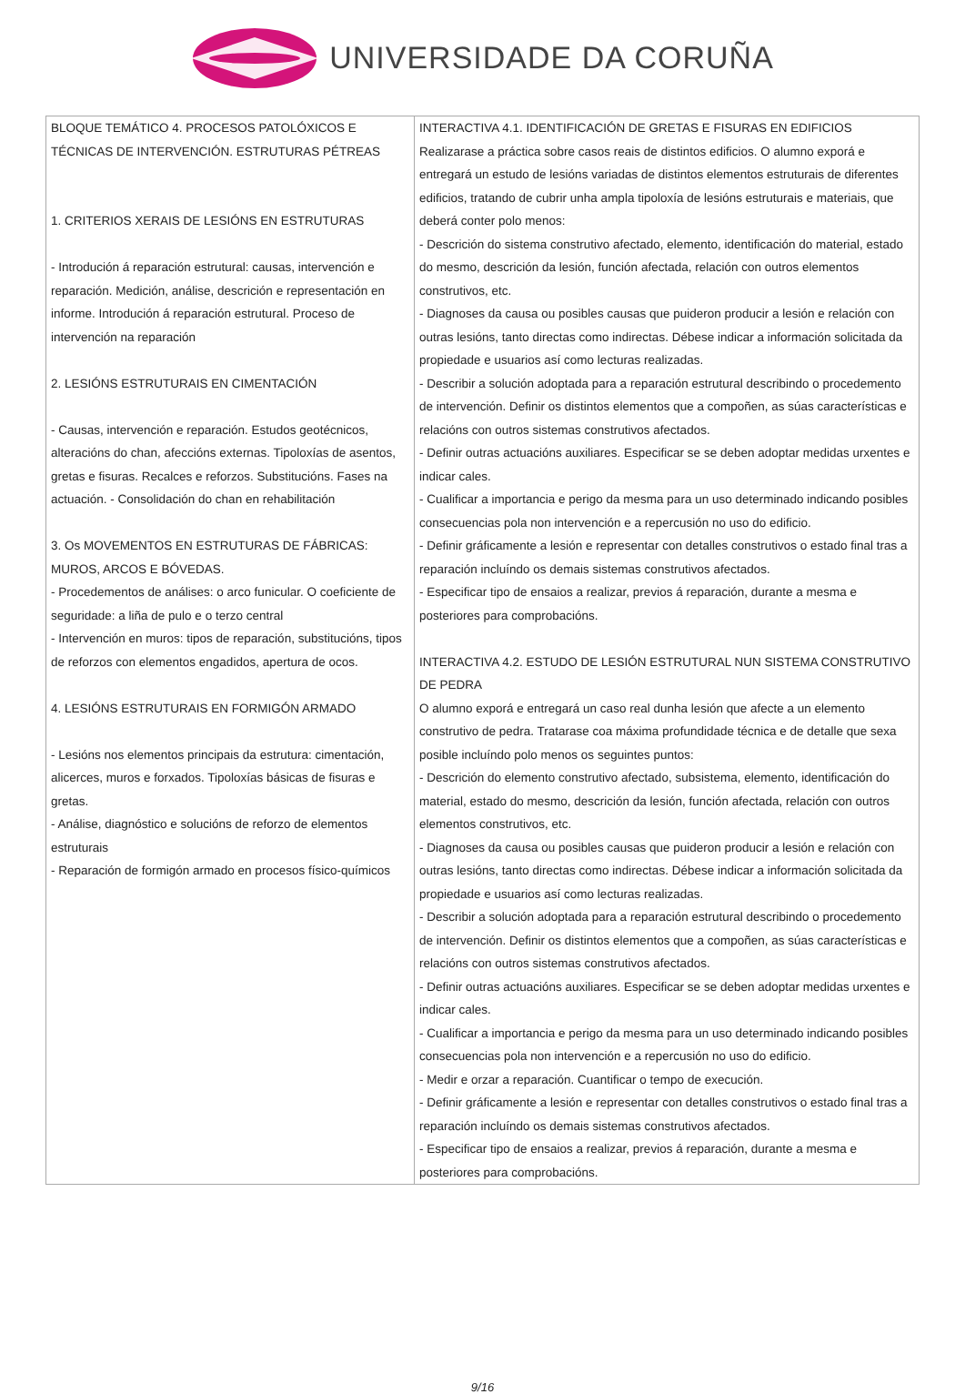UNIVERSIDADE DA CORUÑA
| BLOQUE TEMÁTICO 4. PROCESOS PATOLÓXICOS E TÉCNICAS DE INTERVENCIÓN. ESTRUTURAS PÉTREAS 1. CRITERIOS XERAIS DE LESIÓNS EN ESTRUTURAS - Introdución á reparación estrutural: causas, intervención e reparación. Medición, análise, descrición e representación en informe. Introdución á reparación estrutural. Proceso de intervención na reparación 2. LESIÓNS ESTRUTURAIS EN CIMENTACIÓN - Causas, intervención e reparación. Estudos geotécnicos, alteracións do chan, afeccións externas. Tipoloxías de asentos, gretas e fisuras. Recalces e reforzos. Substitucións. Fases na actuación. - Consolidación do chan en rehabilitación 3. Os MOVEMENTOS EN ESTRUTURAS DE FÁBRICAS: MUROS, ARCOS E BÓVEDAS. - Procedementos de análises: o arco funicular. O coeficiente de seguridade: a liña de pulo e o terzo central - Intervención en muros: tipos de reparación, substitucións, tipos de reforzos con elementos engadidos, apertura de ocos. 4. LESIÓNS ESTRUTURAIS EN FORMIGÓN ARMADO - Lesións nos elementos principais da estrutura: cimentación, alicerces, muros e forxados. Tipoloxías básicas de fisuras e gretas. - Análise, diagnóstico e solucións de reforzo de elementos estruturais - Reparación de formigón armado en procesos físico-químicos | INTERACTIVA 4.1. IDENTIFICACIÓN DE GRETAS E FISURAS EN EDIFICIOS Realizarase a práctica sobre casos reais de distintos edificios. O alumno exporá e entregará un estudo de lesións variadas de distintos elementos estruturais de diferentes edificios, tratando de cubrir unha ampla tipoloxía de lesións estruturais e materiais, que deberá conter polo menos: - Descrición do sistema construtivo afectado, elemento, identificación do material, estado do mesmo, descrición da lesión, función afectada, relación con outros elementos construtivos, etc. - Diagnoses da causa ou posibles causas que puideron producir a lesión e relación con outras lesións, tanto directas como indirectas. Débese indicar a información solicitada da propiedade e usuarios así como lecturas realizadas. - Describir a solución adoptada para a reparación estrutural describindo o procedemento de intervención. Definir os distintos elementos que a compoñen, as súas características e relacións con outros sistemas construtivos afectados. - Definir outras actuacións auxiliares. Especificar se se deben adoptar medidas urxentes e indicar cales. - Cualificar a importancia e perigo da mesma para un uso determinado indicando posibles consecuencias pola non intervención e a repercusión no uso do edificio. - Definir gráficamente a lesión e representar con detalles construtivos o estado final tras a reparación incluíndo os demais sistemas construtivos afectados. - Especificar tipo de ensaios a realizar, previos á reparación, durante a mesma e posteriores para comprobacións. INTERACTIVA 4.2. ESTUDO DE LESIÓN ESTRUTURAL NUN SISTEMA CONSTRUTIVO DE PEDRA O alumno exporá e entregará un caso real dunha lesión que afecte a un elemento construtivo de pedra. Tratarase coa máxima profundidade técnica e de detalle que sexa posible incluíndo polo menos os seguintes puntos: - Descrición do elemento construtivo afectado, subsistema, elemento, identificación do material, estado do mesmo, descrición da lesión, función afectada, relación con outros elementos construtivos, etc. - Diagnoses da causa ou posibles causas que puideron producir a lesión e relación con outras lesións, tanto directas como indirectas. Débese indicar a información solicitada da propiedade e usuarios así como lecturas realizadas. - Describir a solución adoptada para a reparación estrutural describindo o procedemento de intervención. Definir os distintos elementos que a compoñen, as súas características e relacións con outros sistemas construtivos afectados. - Definir outras actuacións auxiliares. Especificar se se deben adoptar medidas urxentes e indicar cales. - Cualificar a importancia e perigo da mesma para un uso determinado indicando posibles consecuencias pola non intervención e a repercusión no uso do edificio. - Medir e orzar a reparación. Cuantificar o tempo de execución. - Definir gráficamente a lesión e representar con detalles construtivos o estado final tras a reparación incluíndo os demais sistemas construtivos afectados. - Especificar tipo de ensaios a realizar, previos á reparación, durante a mesma e posteriores para comprobacións. |
9/16